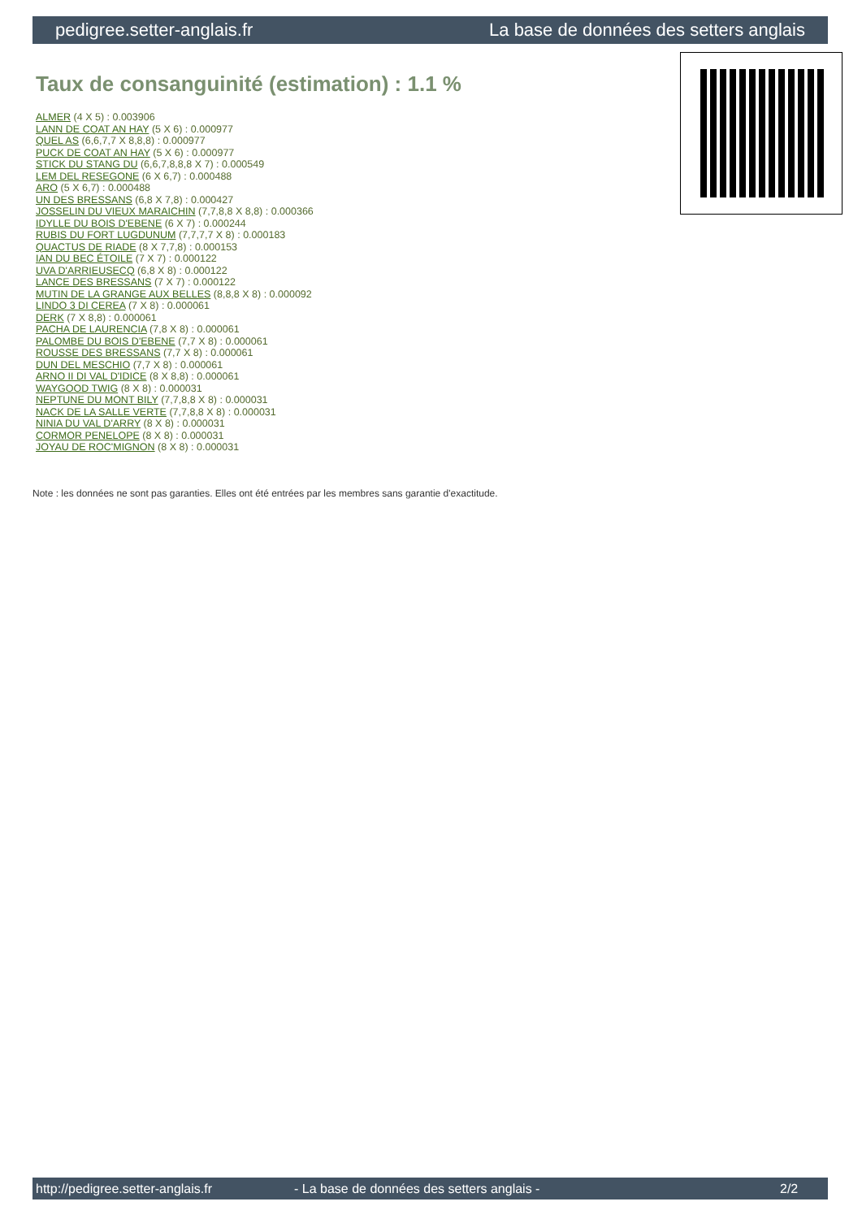pedigree.setter-anglais.fr La base de données des setters anglais
Taux de consanguinité (estimation) : 1.1 %
ALMER (4 X 5) : 0.003906
LANN DE COAT AN HAY (5 X 6) : 0.000977
QUEL AS (6,6,7,7 X 8,8,8) : 0.000977
PUCK DE COAT AN HAY (5 X 6) : 0.000977
STICK DU STANG DU (6,6,7,8,8,8 X 7) : 0.000549
LEM DEL RESEGONE (6 X 6,7) : 0.000488
ARO (5 X 6,7) : 0.000488
UN DES BRESSANS (6,8 X 7,8) : 0.000427
JOSSELIN DU VIEUX MARAICHIN (7,7,8,8 X 8,8) : 0.000366
IDYLLE DU BOIS D'EBENE (6 X 7) : 0.000244
RUBIS DU FORT LUGDUNUM (7,7,7,7 X 8) : 0.000183
QUACTUS DE RIADE (8 X 7,7,8) : 0.000153
IAN DU BEC ÉTOILE (7 X 7) : 0.000122
UVA D'ARRIEUSECQ (6,8 X 8) : 0.000122
LANCE DES BRESSANS (7 X 7) : 0.000122
MUTIN DE LA GRANGE AUX BELLES (8,8,8 X 8) : 0.000092
LINDO 3 DI CEREA (7 X 8) : 0.000061
DERK (7 X 8,8) : 0.000061
PACHA DE LAURENCIA (7,8 X 8) : 0.000061
PALOMBE DU BOIS D'EBENE (7,7 X 8) : 0.000061
ROUSSE DES BRESSANS (7,7 X 8) : 0.000061
DUN DEL MESCHIO (7,7 X 8) : 0.000061
ARNO II DI VAL D'IDICE (8 X 8,8) : 0.000061
WAYGOOD TWIG (8 X 8) : 0.000031
NEPTUNE DU MONT BILY (7,7,8,8 X 8) : 0.000031
NACK DE LA SALLE VERTE (7,7,8,8 X 8) : 0.000031
NINIA DU VAL D'ARRY (8 X 8) : 0.000031
CORMOR PENELOPE (8 X 8) : 0.000031
JOYAU DE ROC'MIGNON (8 X 8) : 0.000031
Note : les données ne sont pas garanties. Elles ont été entrées par les membres sans garantie d'exactitude.
http://pedigree.setter-anglais.fr - La base de données des setters anglais - 2/2